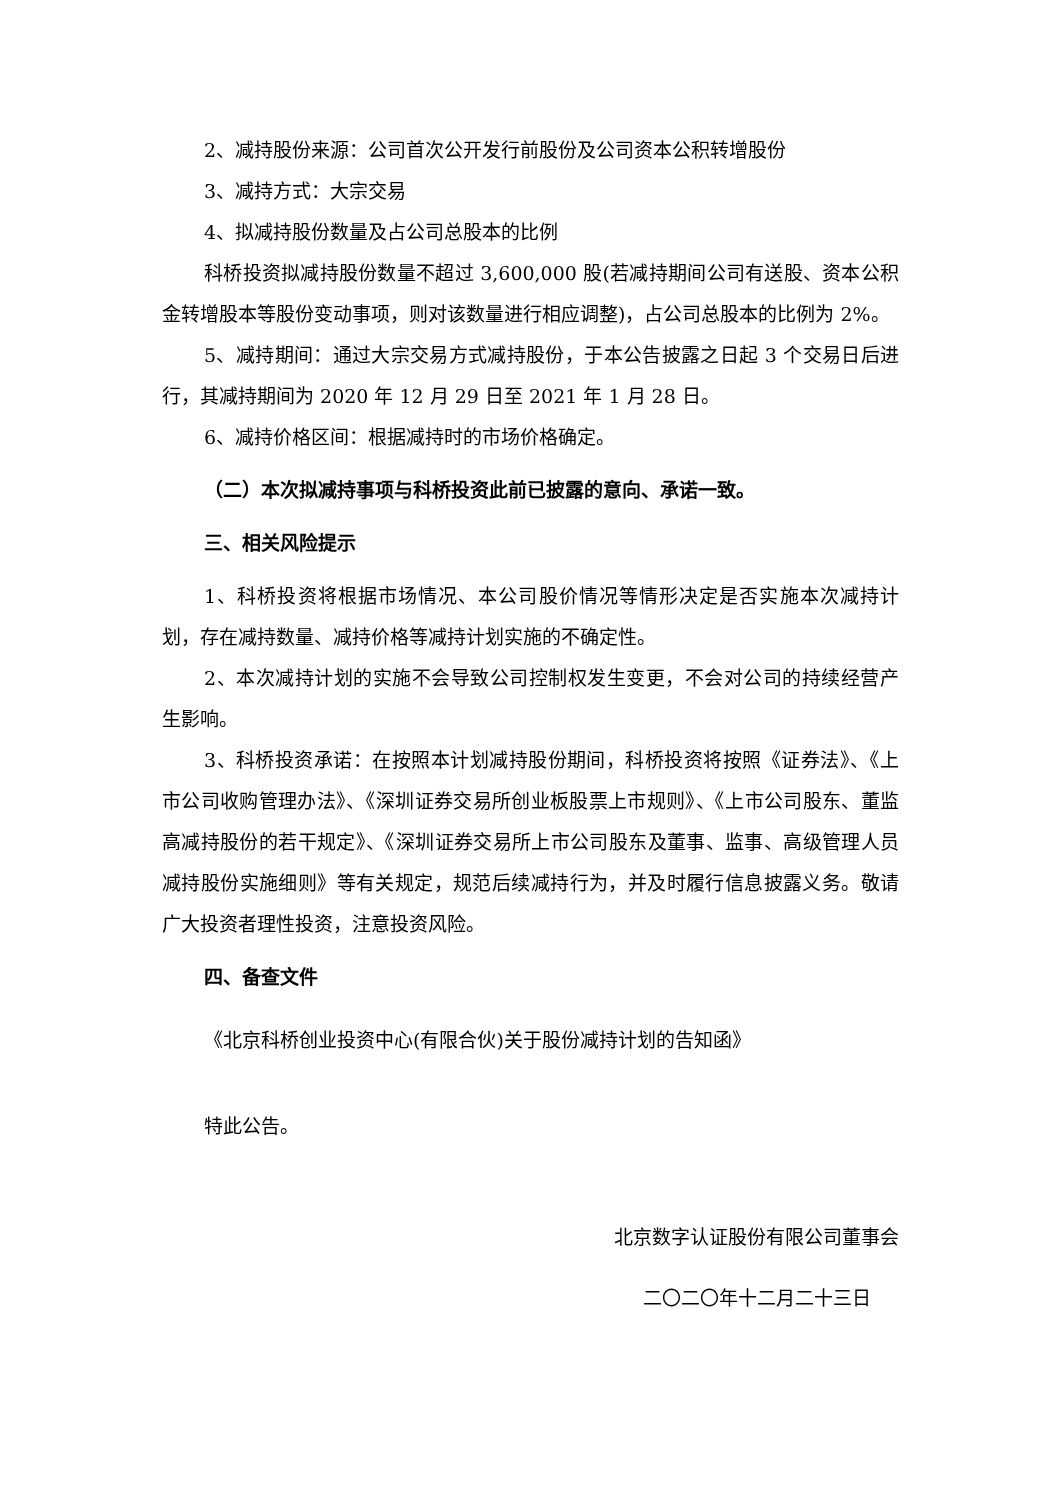2、减持股份来源：公司首次公开发行前股份及公司资本公积转增股份
3、减持方式：大宗交易
4、拟减持股份数量及占公司总股本的比例
科桥投资拟减持股份数量不超过 3,600,000 股(若减持期间公司有送股、资本公积金转增股本等股份变动事项，则对该数量进行相应调整)，占公司总股本的比例为 2%。
5、减持期间：通过大宗交易方式减持股份，于本公告披露之日起 3 个交易日后进行，其减持期间为 2020 年 12 月 29 日至 2021 年 1 月 28 日。
6、减持价格区间：根据减持时的市场价格确定。
（二）本次拟减持事项与科桥投资此前已披露的意向、承诺一致。
三、相关风险提示
1、科桥投资将根据市场情况、本公司股价情况等情形决定是否实施本次减持计划，存在减持数量、减持价格等减持计划实施的不确定性。
2、本次减持计划的实施不会导致公司控制权发生变更，不会对公司的持续经营产生影响。
3、科桥投资承诺：在按照本计划减持股份期间，科桥投资将按照《证券法》、《上市公司收购管理办法》、《深圳证券交易所创业板股票上市规则》、《上市公司股东、董监高减持股份的若干规定》、《深圳证券交易所上市公司股东及董事、监事、高级管理人员减持股份实施细则》等有关规定，规范后续减持行为，并及时履行信息披露义务。敬请广大投资者理性投资，注意投资风险。
四、备查文件
《北京科桥创业投资中心(有限合伙)关于股份减持计划的告知函》
特此公告。
北京数字认证股份有限公司董事会
二〇二〇年十二月二十三日